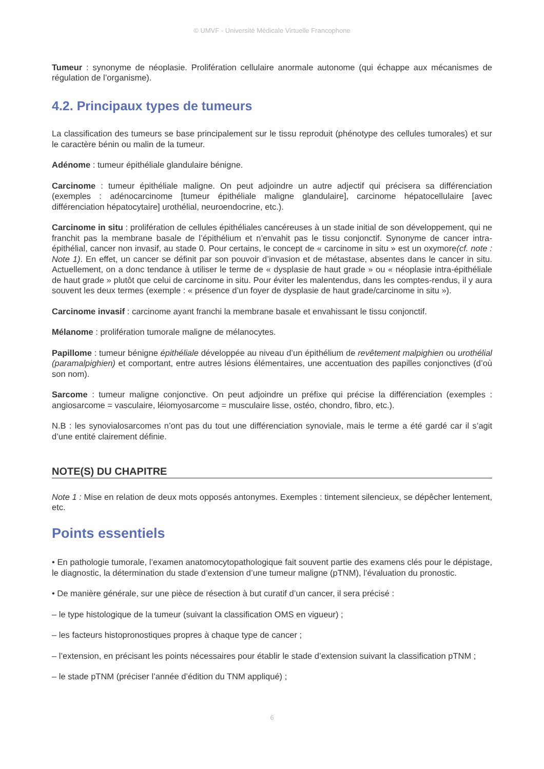© UMVF - Université Médicale Virtuelle Francophone
Tumeur : synonyme de néoplasie. Prolifération cellulaire anormale autonome (qui échappe aux mécanismes de régulation de l’organisme).
4.2. Principaux types de tumeurs
La classification des tumeurs se base principalement sur le tissu reproduit (phénotype des cellules tumorales) et sur le caractère bénin ou malin de la tumeur.
Adénome : tumeur épithéliale glandulaire bénigne.
Carcinome : tumeur épithéliale maligne. On peut adjoindre un autre adjectif qui précisera sa différenciation (exemples : adénocarcinome [tumeur épithéliale maligne glandulaire], carcinome hépatocellulaire [avec différenciation hépatocytaire] urothélial, neuroendocrine, etc.).
Carcinome in situ : prolifération de cellules épithéliales cancéreuses à un stade initial de son développement, qui ne franchit pas la membrane basale de l’épithélium et n’envahit pas le tissu conjonctif. Synonyme de cancer intra-épithélial, cancer non invasif, au stade 0. Pour certains, le concept de « carcinome in situ » est un oxymore(cf. note : Note 1). En effet, un cancer se définit par son pouvoir d’invasion et de métastase, absentes dans le cancer in situ. Actuellement, on a donc tendance à utiliser le terme de « dysplasie de haut grade » ou « néoplasie intra-épithéliale de haut grade » plutôt que celui de carcinome in situ. Pour éviter les malentendus, dans les comptes-rendus, il y aura souvent les deux termes (exemple : « présence d’un foyer de dysplasie de haut grade/carcinome in situ »).
Carcinome invasif : carcinome ayant franchi la membrane basale et envahissant le tissu conjonctif.
Mélanome : prolifération tumorale maligne de mélanocytes.
Papillome : tumeur bénigne épithéliale développée au niveau d’un épithélium de revêtement malpighien ou urothélial (paramalpighien) et comportant, entre autres lésions élémentaires, une accentuation des papilles conjonctives (d’où son nom).
Sarcome : tumeur maligne conjonctive. On peut adjoindre un préfixe qui précise la différenciation (exemples : angiosarcome = vasculaire, léiomyosarcome = musculaire lisse, ostéo, chondro, fibro, etc.).
N.B : les synovialosarcomes n’ont pas du tout une différenciation synoviale, mais le terme a été gardé car il s’agit d’une entité clairement définie.
NOTE(S) DU CHAPITRE
Note 1 : Mise en relation de deux mots opposés antonymes. Exemples : tintement silencieux, se dépêcher lentement, etc.
Points essentiels
• En pathologie tumorale, l’examen anatomocytopathologique fait souvent partie des examens clés pour le dépistage, le diagnostic, la détermination du stade d’extension d’une tumeur maligne (pTNM), l’évaluation du pronostic.
• De manière générale, sur une pièce de résection à but curatif d’un cancer, il sera précisé :
– le type histologique de la tumeur (suivant la classification OMS en vigueur) ;
– les facteurs histopronostiques propres à chaque type de cancer ;
– l’extension, en précisant les points nécessaires pour établir le stade d’extension suivant la classification pTNM ;
– le stade pTNM (préciser l’année d’édition du TNM appliqué) ;
6